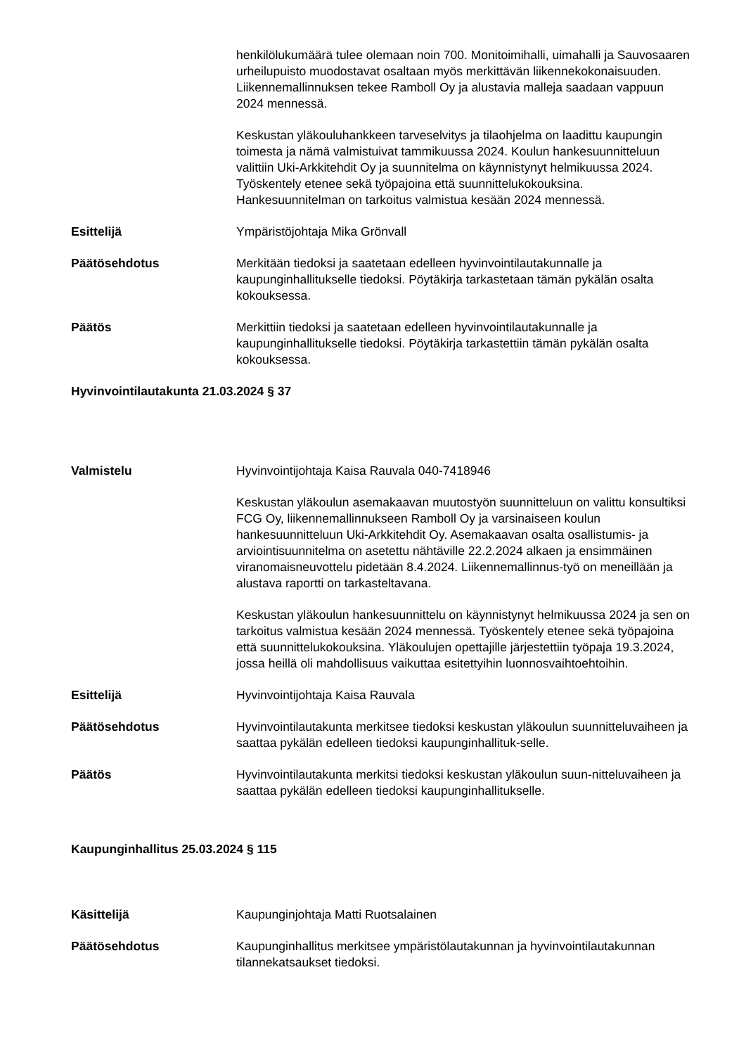henkilölukumäärä tulee olemaan noin 700. Monitoimihalli, uimahalli ja Sauvosaaren urheilupuisto muodostavat osaltaan myös merkittävän liikennekokonaisuuden. Liikennemallinnuksen tekee Ramboll Oy ja alustavia malleja saadaan vappuun 2024 mennessä.
Keskustan yläkouluhankkeen tarveselvitys ja tilaohjelma on laadittu kaupungin toimesta ja nämä valmistuivat tammikuussa 2024. Koulun hankesuunnitteluun valittiin Uki-Arkkitehdit Oy ja suunnitelma on käynnistynyt helmikuussa 2024. Työskentely etenee sekä työpajoina että suunnittelukokouksina. Hankesuunnitelman on tarkoitus valmistua kesään 2024 mennessä.
Esittelijä Ympäristöjohtaja Mika Grönvall
Päätösehdotus Merkitään tiedoksi ja saatetaan edelleen hyvinvointilautakunnalle ja kaupunginhallitukselle tiedoksi. Pöytäkirja tarkastetaan tämän pykälän osalta kokouksessa.
Päätös Merkittiin tiedoksi ja saatetaan edelleen hyvinvointilautakunnalle ja kaupunginhallitukselle tiedoksi. Pöytäkirja tarkastettiin tämän pykälän osalta kokouksessa.
Hyvinvointilautakunta 21.03.2024 § 37
Valmistelu Hyvinvointijohtaja Kaisa Rauvala 040-7418946
Keskustan yläkoulun asemakaavan muutostyön suunnitteluun on valittu konsultiksi FCG Oy, liikennemallinnukseen Ramboll Oy ja varsinaiseen koulun hankesuunnitteluun Uki-Arkkitehdit Oy. Asemakaavan osalta osallistumis- ja arviointisuunnitelma on asetettu nähtäville 22.2.2024 alkaen ja ensimmäinen viranomaisneuvottelu pidetään 8.4.2024. Liikennemallinnus-työ on meneillään ja alustava raportti on tarkasteltavana.
Keskustan yläkoulun hankesuunnittelu on käynnistynyt helmikuussa 2024 ja sen on tarkoitus valmistua kesään 2024 mennessä. Työskentely etenee sekä työpajoina että suunnittelukokouksina. Yläkoulujen opettajille järjestettiin työpaja 19.3.2024, jossa heillä oli mahdollisuus vaikuttaa esitettyihin luonnosvaihtoehtoihin.
Esittelijä Hyvinvointijohtaja Kaisa Rauvala
Päätösehdotus Hyvinvointilautakunta merkitsee tiedoksi keskustan yläkoulun suunnitteluvaiheen ja saattaa pykälän edelleen tiedoksi kaupunginhallituk-selle.
Päätös Hyvinvointilautakunta merkitsi tiedoksi keskustan yläkoulun suun-nitteluvaiheen ja saattaa pykälän edelleen tiedoksi kaupunginhallitukselle.
Kaupunginhallitus 25.03.2024 § 115
Käsittelijä Kaupunginjohtaja Matti Ruotsalainen
Päätösehdotus Kaupunginhallitus merkitsee ympäristölautakunnan ja hyvinvointilautakunnan tilannekatsaukset tiedoksi.